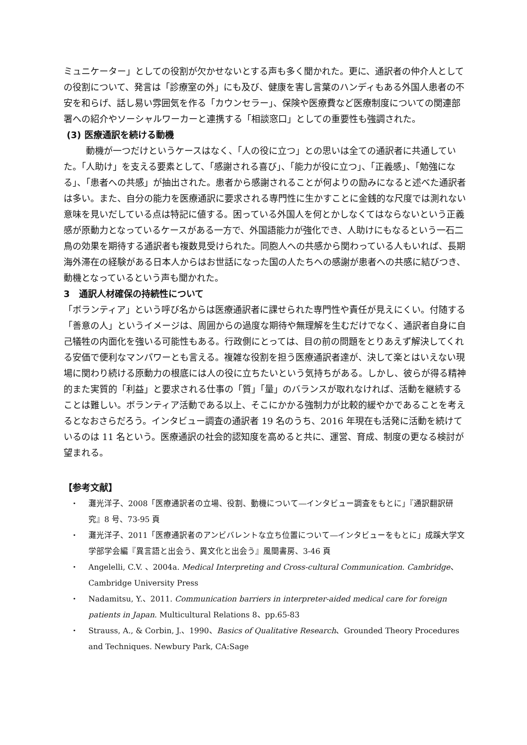ミュニケーター」としての役割が欠かせないとする声も多く聞かれた。更に、通訳者の仲介人としての役割について、発言は「診療室の外」にも及び、健康を害し言葉のハンディもある外国人患者の不安を和らげ、話し易い雰囲気を作る「カウンセラー」、保険や医療費など医療制度についての関連部署への紹介やソーシャルワーカーと連携する「相談窓口」としての重要性も強調された。
(3) 医療通訳を続ける動機
動機が一つだけというケースはなく、「人の役に立つ」との思いは全ての通訳者に共通していた。「人助け」を支える要素として、「感謝される喜び」、「能力が役に立つ」、「正義感」、「勉強になる」、「患者への共感」が抽出された。患者から感謝されることが何よりの励みになると述べた通訳者は多い。また、自分の能力を医療通訳に要求される専門性に生かすことに金銭的な尺度では測れない意味を見いだしている点は特記に値する。困っている外国人を何とかしなくてはならないという正義感が原動力となっているケースがある一方で、外国語能力が強化でき、人助けにもなるという一石二鳥の効果を期待する通訳者も複数見受けられた。同胞人への共感から関わっている人もいれば、長期海外滞在の経験がある日本人からはお世話になった国の人たちへの感謝が患者への共感に結びつき、動機となっているという声も聞かれた。
3　通訳人材確保の持続性について
「ボランティア」という呼び名からは医療通訳者に課せられた専門性や責任が見えにくい。付随する「善意の人」というイメージは、周囲からの過度な期待や無理解を生むだけでなく、通訳者自身に自己犠牲の内面化を強いる可能性もある。行政側にとっては、目の前の問題をとりあえず解決してくれる安価で便利なマンパワーとも言える。複雑な役割を担う医療通訳者達が、決して楽とはいえない現場に関わり続ける原動力の根底には人の役に立ちたいという気持ちがある。しかし、彼らが得る精神的また実質的「利益」と要求される仕事の「質」「量」のバランスが取れなければ、活動を継続することは難しい。ボランティア活動である以上、そこにかかる強制力が比較的緩やかであることを考えるとなおさらだろう。インタビュー調査の通訳者 19 名のうち、2016 年現在も活発に活動を続けているのは 11 名という。医療通訳の社会的認知度を高めると共に、運営、育成、制度の更なる検討が望まれる。
【参考文献】
・ 灘光洋子、2008「医療通訳者の立場、役割、動機について―インタビュー調査をもとに」『通訳翻訳研究』8 号、73-95 頁
・ 灘光洋子、2011「医療通訳者のアンビバレントな立ち位置について―インタビューをもとに」成蹊大学文学部学会編『異言語と出会う、異文化と出会う』風間書房、3-46 頁
・ Angelelli, C.V. 、2004a. Medical Interpreting and Cross-cultural Communication. Cambridge、Cambridge University Press
・ Nadamitsu, Y.、2011. Communication barriers in interpreter-aided medical care for foreign patients in Japan. Multicultural Relations 8、pp.65-83
・ Strauss, A., & Corbin, J.、1990、Basics of Qualitative Research、Grounded Theory Procedures and Techniques. Newbury Park, CA:Sage